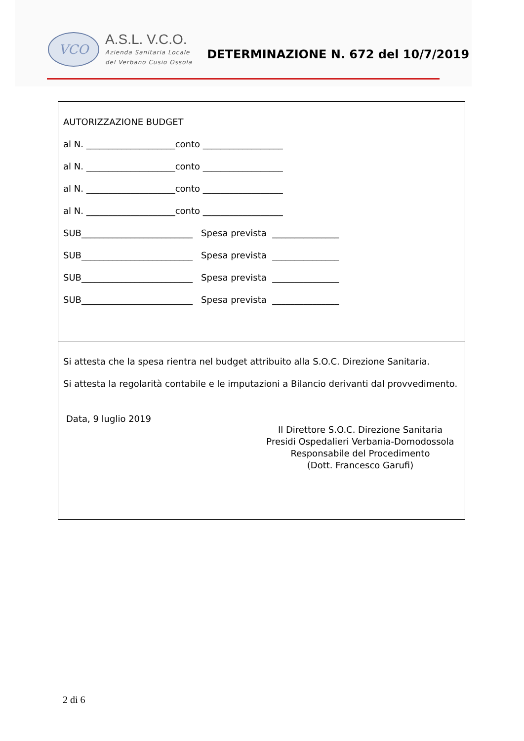VCO
A.S.L. V.C.O.
Azienda Sanitaria Locale
del Verbano Cusio Ossola
DETERMINAZIONE N. 672 del 10/7/2019
AUTORIZZAZIONE BUDGET
al N. ____________________conto __________________
al N. ____________________conto __________________
al N. ____________________conto __________________
al N. ____________________conto __________________
SUB_________________________ Spesa prevista _______________
SUB_________________________ Spesa prevista _______________
SUB_________________________ Spesa prevista _______________
SUB_________________________ Spesa prevista _______________
Si attesta che la spesa rientra nel budget attribuito alla S.O.C. Direzione Sanitaria.
Si attesta la regolarità contabile e le imputazioni a Bilancio derivanti dal provvedimento.
Data, 9 luglio 2019
Il Direttore S.O.C. Direzione Sanitaria
Presidi Ospedalieri Verbania-Domodossola
Responsabile del Procedimento
(Dott. Francesco Garufi)
2 di 6